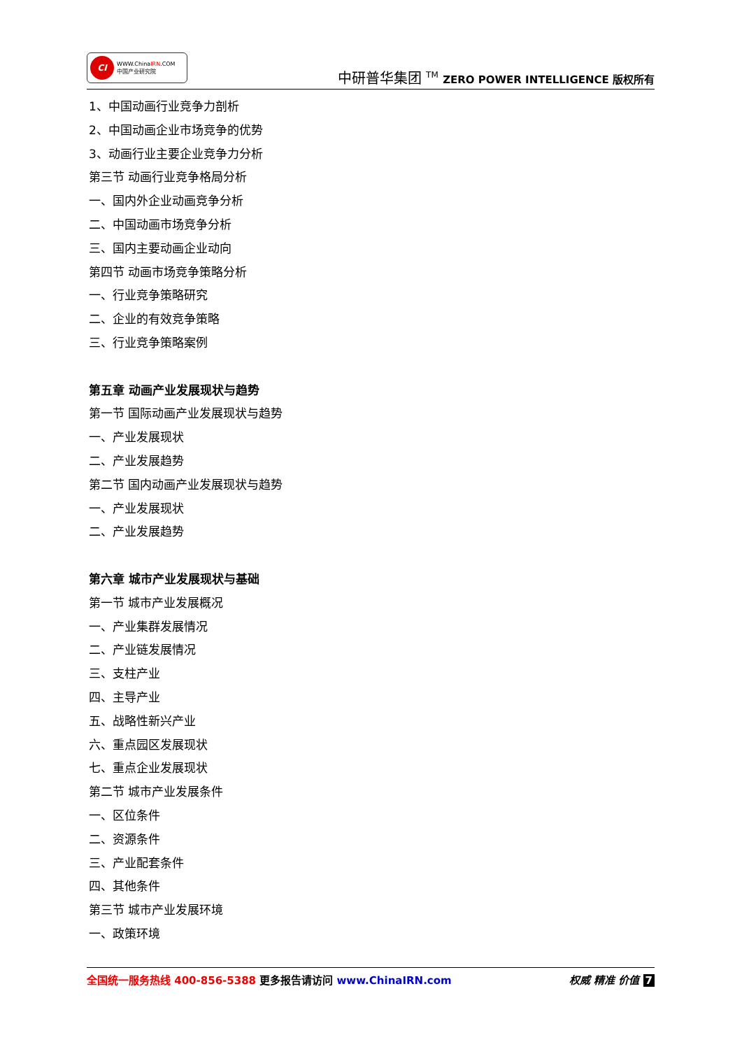CI
WWW.ChinaIRN.COM
中国产业研究院
中研普华集团 <sup>TM</sup> ZERO POWER INTELLIGENCE 版权所有
1、中国动画行业竞争力剖析
2、中国动画企业市场竞争的优势
3、动画行业主要企业竞争力分析
第三节 动画行业竞争格局分析
一、国内外企业动画竞争分析
二、中国动画市场竞争分析
三、国内主要动画企业动向
第四节 动画市场竞争策略分析
一、行业竞争策略研究
二、企业的有效竞争策略
三、行业竞争策略案例
第五章 动画产业发展现状与趋势
第一节 国际动画产业发展现状与趋势
一、产业发展现状
二、产业发展趋势
第二节 国内动画产业发展现状与趋势
一、产业发展现状
二、产业发展趋势
第六章 城市产业发展现状与基础
第一节 城市产业发展概况
一、产业集群发展情况
二、产业链发展情况
三、支柱产业
四、主导产业
五、战略性新兴产业
六、重点园区发展现状
七、重点企业发展现状
第二节 城市产业发展条件
一、区位条件
二、资源条件
三、产业配套条件
四、其他条件
第三节 城市产业发展环境
一、政策环境
全国统一服务热线 400-856-5388 更多报告请访问 www.ChinaIRN.com
权威 精准 价值 7